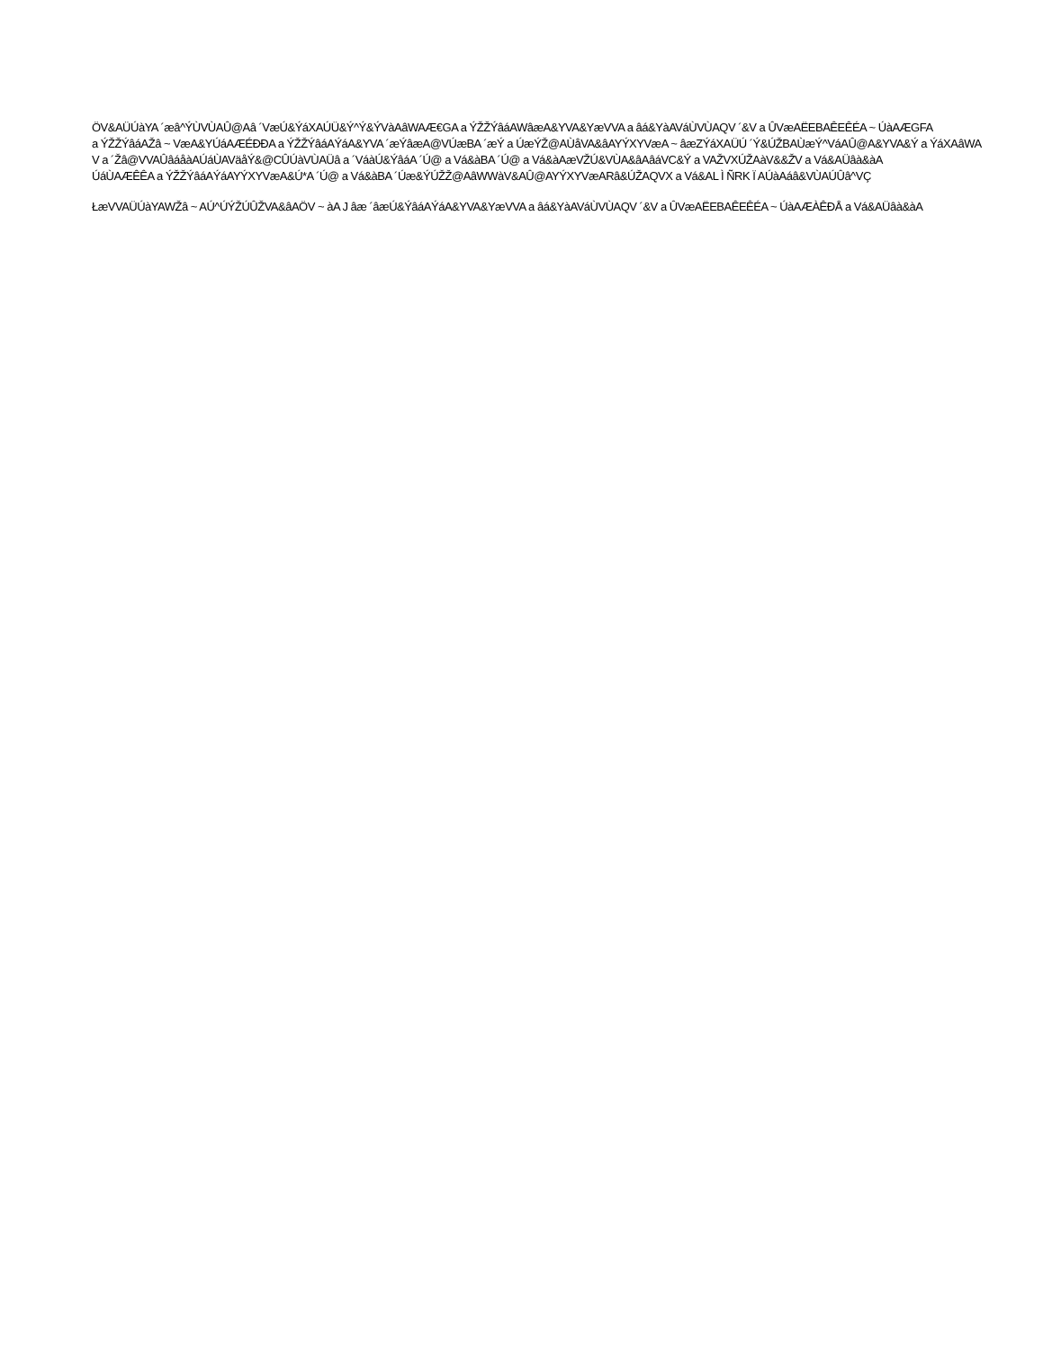ÖV&AÜÚàYA ´æâ^ÝÙVÙAÛ@Aâ ´VæÚ&ÝáXAÚÜ&Ý^Ý&ÝVàAâWAÆ€GA a ÝŽŽÝâáAWâæA&YVA&YæVVA a âá&YàAVáÙVÙAQV ´&V a ÛVæAËEBAÊEÊÉA ~ ÚàAÆGFA
a ÝŽŽÝâáAŽâ ~ VæA&YÚáAÆÉÐÐA a ÝŽŽÝâáAÝáA&YVA ´æÝâæA@VÚæBA ´æÝ a ÚæÝŽ@AÙåVA&âAYÝXYVæA ~ âæZÝáXAÜÚ ´Ý&ÚŽBAÙæÝ^VáAÛ@A&YVA&Ý a ÝáXAâWA
V a ´Žâ@VVAÛâáåàAÚáÙAVäåÝ&@CÛÚàVÙAÜâ a ´VáàÚ&ÝâáA ´Ú@ a Vá&àBA ´Ú@ a Vá&àAæVŽÚ&VÙA&âAâáVC&Ý a VAŽVXÚŽAàV&&ŽV a Vá&AÜâà&àA
ÚáÙAÆÊÊA a ÝŽŽÝâáAÝáAYÝXYVæA&Ú*A ´Ú@ a Vá&àBA ´Úæ&ÝÚŽŽ@AâWWàV&AÛ@AYÝXYVæARâ&ÚŽAQVX a Vá&AL Ì ÑRK Ï AÚàAáâ&VÙAÚÛâ^VÇ
ŁæVVAÜÚàYAWŽâ ~ AÚ^ÚÝŽÚÛŽVA&âAÖV ~ àA J âæ ´âæÚ&ÝâáAÝáA&YVA&YæVVA a âá&YàAVáÙVÙAQV ´&V a ÛVæAËEBAÊEÊÉA ~ ÚàAÆÀÊÐÅ a Vá&AÜâà&àA